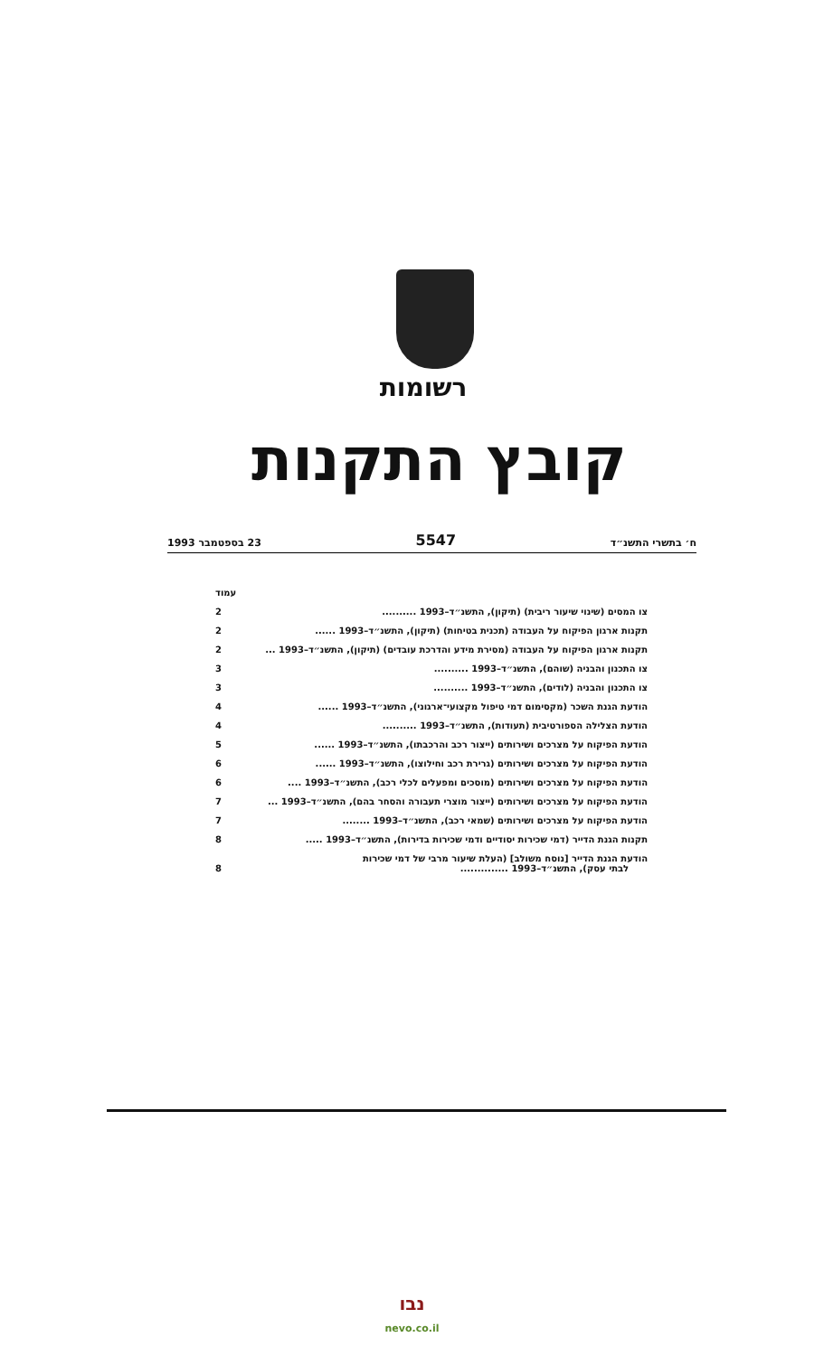רשומות
קובץ התקנות
ח׳ בתשרי התשנ״ד
5547
23 בספטמבר 1993
| | עמוד |
| צו המסים (שינוי שיעור ריבית) (תיקון), התשנ״ד–1993 .......... | 2 |
| תקנות ארגון הפיקוח על העבודה (תכנית בטיחות) (תיקון), התשנ״ד–1993 ...... | 2 |
| תקנות ארגון הפיקוח על העבודה (מסירת מידע והדרכת עובדים) (תיקון), התשנ״ד–1993 ... | 2 |
| צו התכנון והבניה (שוהם), התשנ״ד–1993 .......... | 3 |
| צו התכנון והבניה (לודים), התשנ״ד–1993 .......... | 3 |
| הודעת הגנת השכר (מקסימום דמי טיפול מקצועי־ארגוני), התשנ״ד–1993 ...... | 4 |
| הודעת הצלילה הספורטיבית (תעודות), התשנ״ד–1993 .......... | 4 |
| הודעת הפיקוח על מצרכים ושירותים (ייצור רכב והרכבתו), התשנ״ד–1993 ...... | 5 |
| הודעת הפיקוח על מצרכים ושירותים (גרירת רכב וחילוצו), התשנ״ד–1993 ...... | 6 |
| הודעת הפיקוח על מצרכים ושירותים (מוסכים ומפעלים לכלי רכב), התשנ״ד–1993 .... | 6 |
| הודעת הפיקוח על מצרכים ושירותים (ייצור מוצרי תעבורה והסחר בהם), התשנ״ד–1993 ... | 7 |
| הודעת הפיקוח על מצרכים ושירותים (שמאי רכב), התשנ״ד–1993 ........ | 7 |
| תקנות הגנת הדייר (דמי שכירות יסודיים ודמי שכירות בדירות), התשנ״ד–1993 ..... | 8 |
| הודעת הגנת הדייר [נוסח משולב] (העלת שיעור מרבי של דמי שכירות לבתי עסק), התשנ״ד–1993 .............. | 8 |
נבו
nevo.co.il